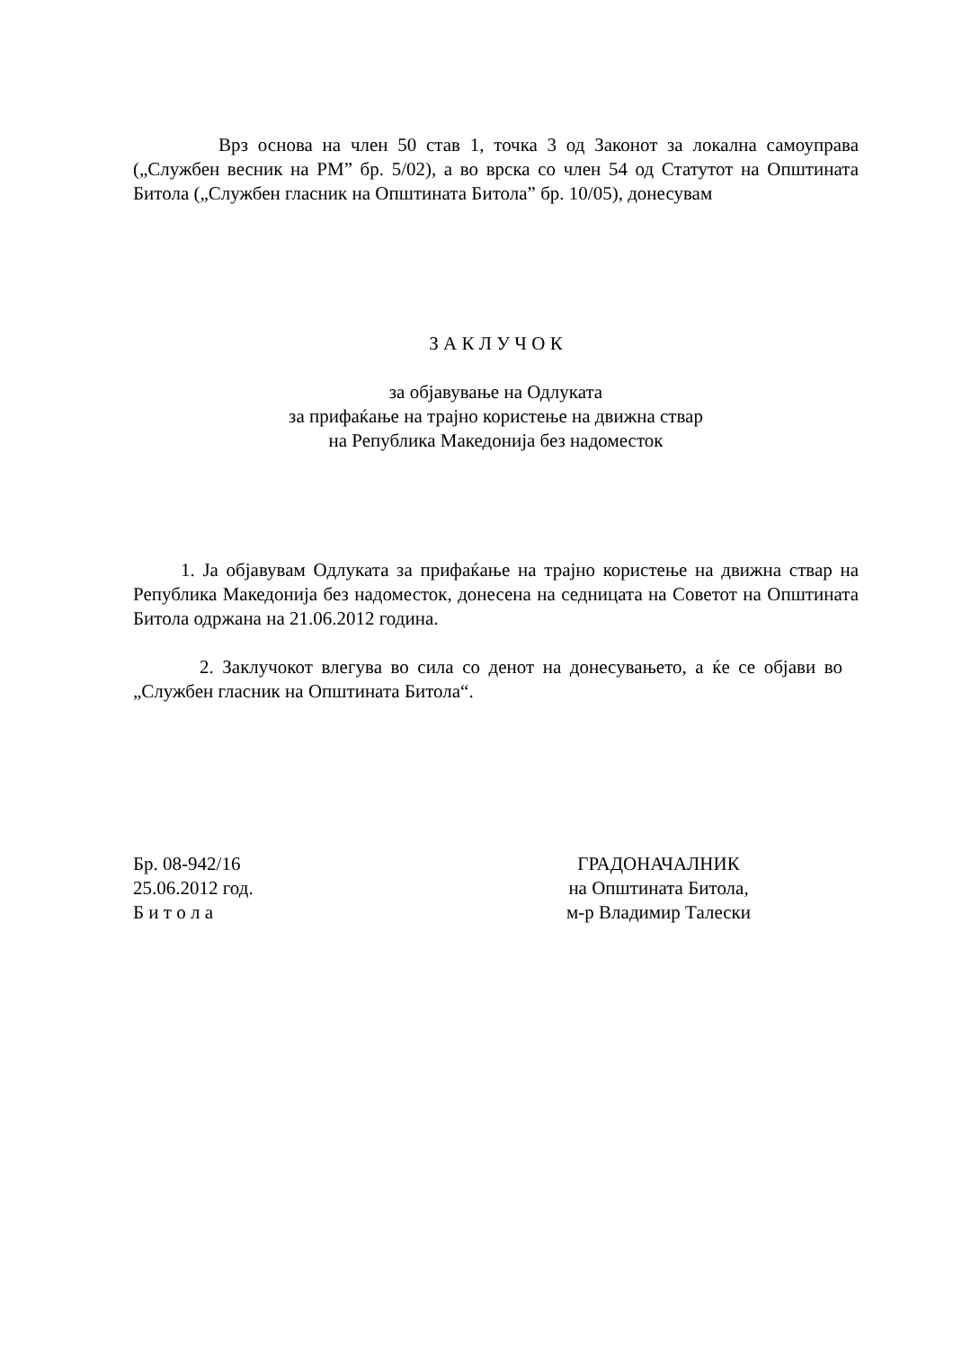Врз основа на член 50 став 1, точка 3 од Законот за локална самоуправа („Службен весник на РМ” бр. 5/02), а во врска со член 54 од Статутот на Општината Битола („Службен гласник на Општината Битола” бр. 10/05), донесувам
З А К Л У Ч О К
за објавување на Одлуката
за прифаќање на трајно користење на движна ствар
на Република Македонија без надоместок
1. Ја објавувам Одлуката за прифаќање на трајно користење на движна ствар на Република Македонија без надоместок, донесена на седницата на Советот на Општината Битола одржана на 21.06.2012 година.
2. Заклучокот влегува во сила со денот на донесувањето, а ќе се објави во „Службен гласник на Општината Битола“.
Бр. 08-942/16
25.06.2012 год.
Б и т о л а
ГРАДОНАЧАЛНИК
на Општината Битола,
м-р Владимир Талески